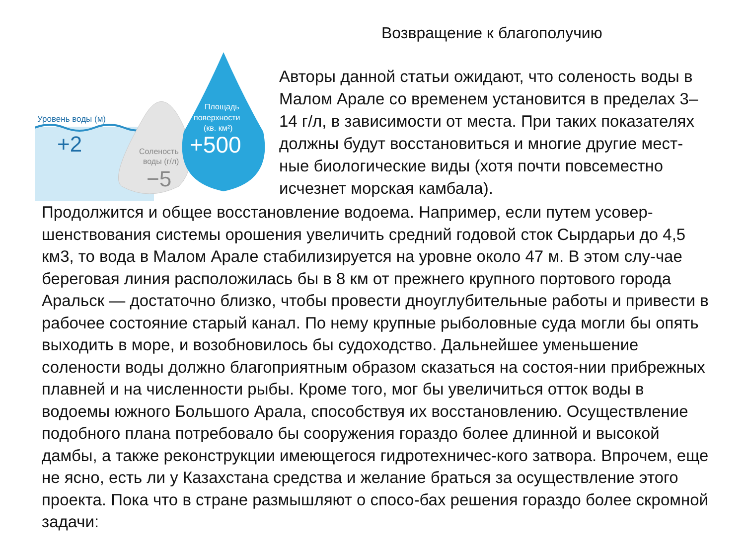Возвращение к благополучию
Уровень воды (м)
+2
Соленость
воды (г/л)
−5
Площадь
поверхности
(кв. км²)
+500
Авторы данной статьи ожидают, что соленость воды в Малом Арале со временем установится в пределах 3–14 г/л, в зависимости от места. При таких показателях должны будут восстановиться и многие другие мест-ные биологические виды (хотя почти повсеместно исчезнет морская камбала).
Продолжится и общее восстановление водоема. Например, если путем усовер-шенствования системы орошения увеличить средний годовой сток Сырдарьи до 4,5 км3, то вода в Малом Арале стабилизируется на уровне около 47 м. В этом слу-чае береговая линия расположилась бы в 8 км от прежнего крупного портового города Аральск — достаточно близко, чтобы провести дноуглубительные работы и привести в рабочее состояние старый канал. По нему крупные рыболовные суда могли бы опять выходить в море, и возобновилось бы судоходство. Дальнейшее уменьшение солености воды должно благоприятным образом сказаться на состоя-нии прибрежных плавней и на численности рыбы. Кроме того, мог бы увеличиться отток воды в водоемы южного Большого Арала, способствуя их восстановлению. Осуществление подобного плана потребовало бы сооружения гораздо более длинной и высокой дамбы, а также реконструкции имеющегося гидротехничес-кого затвора. Впрочем, еще не ясно, есть ли у Казахстана средства и желание браться за осуществление этого проекта. Пока что в стране размышляют о спосо-бах решения гораздо более скромной задачи: